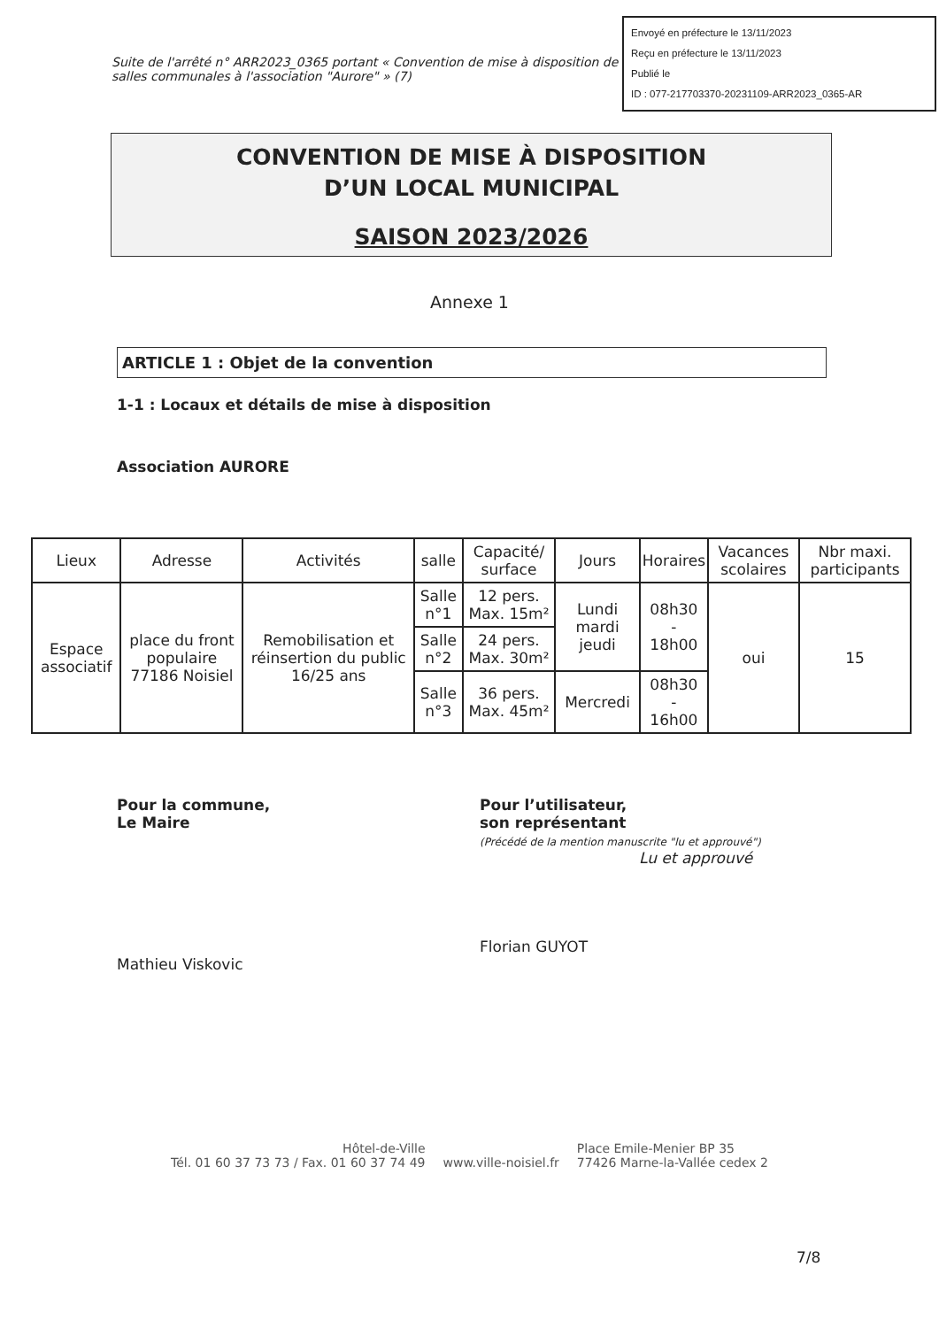Envoyé en préfecture le 13/11/2023
Reçu en préfecture le 13/11/2023
Publié le
ID : 077-217703370-20231109-ARR2023_0365-AR
Suite de l'arrêté n° ARR2023_0365 portant « Convention de mise à disposition de salles communales à l'association "Aurore" » (7)
CONVENTION DE MISE À DISPOSITION
D’UN LOCAL MUNICIPAL
SAISON 2023/2026
Annexe 1
ARTICLE 1 : Objet de la convention
1-1 : Locaux et détails de mise à disposition
Association AURORE
| Lieux | Adresse | Activités | salle | Capacité/ surface | Jours | Horaires | Vacances scolaires | Nbr maxi. participants |
| --- | --- | --- | --- | --- | --- | --- | --- | --- |
| Espace associatif | place du front populaire 77186 Noisiel | Remobilisation et réinsertion du public 16/25 ans | Salle n°1 | 12 pers. Max. 15m² | Lundi mardi jeudi | 08h30 - 18h00 | oui | 15 |
| | | | Salle n°2 | 24 pers. Max. 30m² | | | | |
| | | | Salle n°3 | 36 pers. Max. 45m² | Mercredi | 08h30 - 16h00 | | |
Pour la commune,
Le Maire
Mathieu Viskovic
Pour l’utilisateur,
son représentant
(Précédé de la mention manuscrite "lu et approuvé")
Lu et approuvé
Florian GUYOT
Hôtel-de-Ville
Tél. 01 60 37 73 73 / Fax. 01 60 37 74 49
www.ville-noisiel.fr Place Emile-Menier BP 35
77426 Marne-la-Vallée cedex 2
7/8